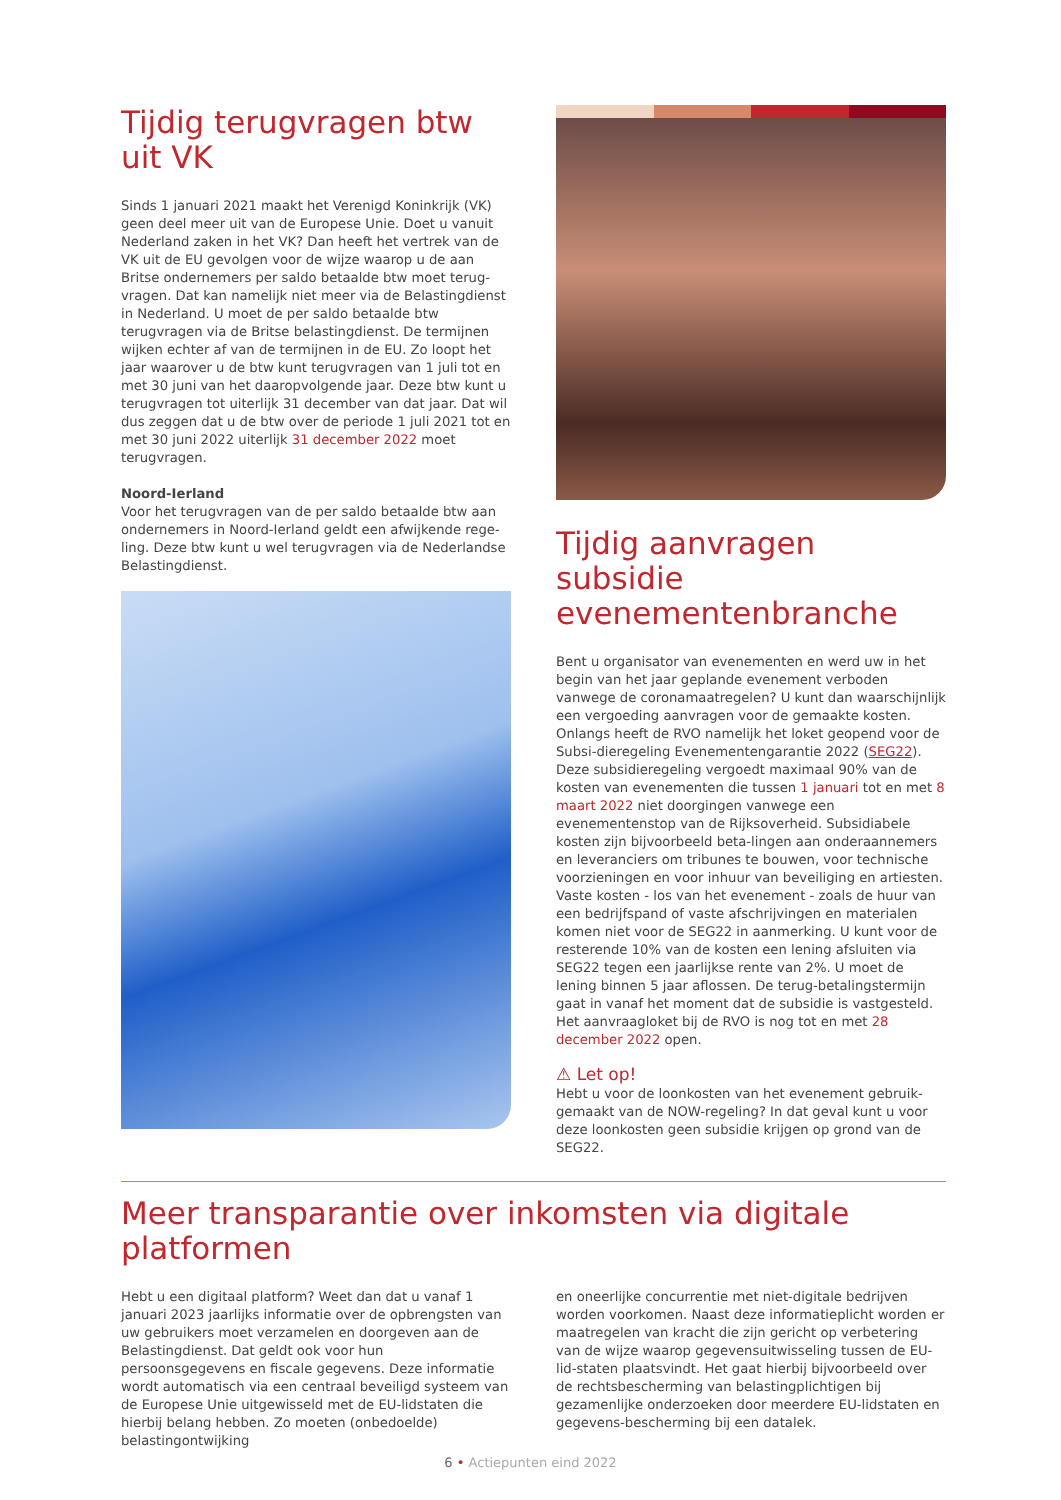Tijdig terugvragen btw uit VK
Sinds 1 januari 2021 maakt het Verenigd Koninkrijk (VK) geen deel meer uit van de Europese Unie. Doet u vanuit Nederland zaken in het VK? Dan heeft het vertrek van de VK uit de EU gevolgen voor de wijze waarop u de aan Britse ondernemers per saldo betaalde btw moet terug-vragen. Dat kan namelijk niet meer via de Belastingdienst in Nederland. U moet de per saldo betaalde btw terugvragen via de Britse belastingdienst. De termijnen wijken echter af van de termijnen in de EU. Zo loopt het jaar waarover u de btw kunt terugvragen van 1 juli tot en met 30 juni van het daaropvolgende jaar. Deze btw kunt u terugvragen tot uiterlijk 31 december van dat jaar. Dat wil dus zeggen dat u de btw over de periode 1 juli 2021 tot en met 30 juni 2022 uiterlijk 31 december 2022 moet terugvragen.
Noord-Ierland
Voor het terugvragen van de per saldo betaalde btw aan ondernemers in Noord-Ierland geldt een afwijkende rege-ling. Deze btw kunt u wel terugvragen via de Nederlandse Belastingdienst.
Tijdig aanvragen subsidie evenementenbranche
Bent u organisator van evenementen en werd uw in het begin van het jaar geplande evenement verboden vanwege de coronamaatregelen? U kunt dan waarschijnlijk een vergoeding aanvragen voor de gemaakte kosten. Onlangs heeft de RVO namelijk het loket geopend voor de Subsi-dieregeling Evenementengarantie 2022 (SEG22). Deze subsidieregeling vergoedt maximaal 90% van de kosten van evenementen die tussen 1 januari tot en met 8 maart 2022 niet doorgingen vanwege een evenementenstop van de Rijksoverheid. Subsidiabele kosten zijn bijvoorbeeld beta-lingen aan onderaannemers en leveranciers om tribunes te bouwen, voor technische voorzieningen en voor inhuur van beveiliging en artiesten. Vaste kosten - los van het evenement - zoals de huur van een bedrijfspand of vaste afschrijvingen en materialen komen niet voor de SEG22 in aanmerking. U kunt voor de resterende 10% van de kosten een lening afsluiten via SEG22 tegen een jaarlijkse rente van 2%. U moet de lening binnen 5 jaar aflossen. De terug-betalingstermijn gaat in vanaf het moment dat de subsidie is vastgesteld. Het aanvraagloket bij de RVO is nog tot en met 28 december 2022 open.
⚠ Let op!
Hebt u voor de loonkosten van het evenement gebruik-gemaakt van de NOW-regeling? In dat geval kunt u voor deze loonkosten geen subsidie krijgen op grond van de SEG22.
Meer transparantie over inkomsten via digitale platformen
Hebt u een digitaal platform? Weet dan dat u vanaf 1 januari 2023 jaarlijks informatie over de opbrengsten van uw gebruikers moet verzamelen en doorgeven aan de Belastingdienst. Dat geldt ook voor hun persoonsgegevens en fiscale gegevens. Deze informatie wordt automatisch via een centraal beveiligd systeem van de Europese Unie uitgewisseld met de EU-lidstaten die hierbij belang hebben. Zo moeten (onbedoelde) belastingontwijking
en oneerlijke concurrentie met niet-digitale bedrijven worden voorkomen. Naast deze informatieplicht worden er maatregelen van kracht die zijn gericht op verbetering van de wijze waarop gegevensuitwisseling tussen de EU-lid-staten plaatsvindt. Het gaat hierbij bijvoorbeeld over de rechtsbescherming van belastingplichtigen bij gezamenlijke onderzoeken door meerdere EU-lidstaten en gegevens-bescherming bij een datalek.
6 • Actiepunten eind 2022